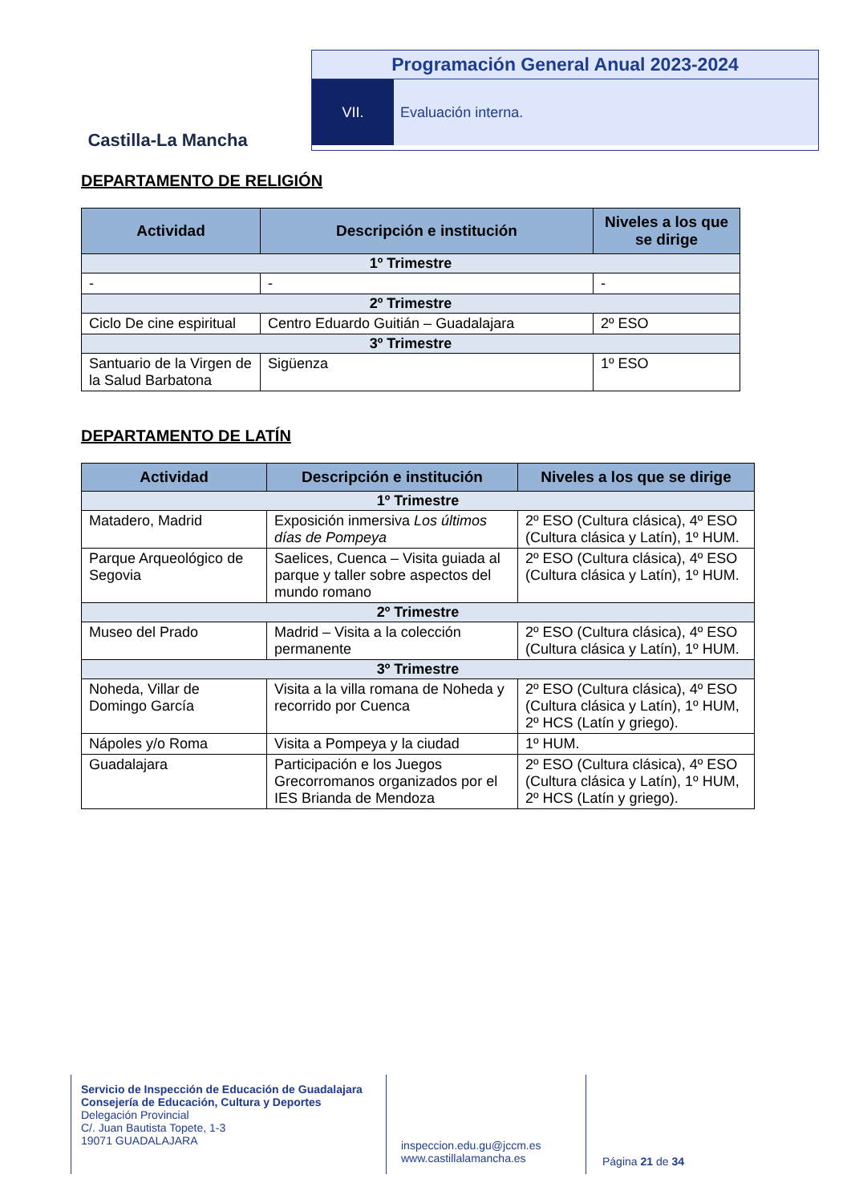Castilla-La Mancha
Programación General Anual 2023-2024
VII. Evaluación interna.
DEPARTAMENTO DE RELIGIÓN
| Actividad | Descripción e institución | Niveles a los que se dirige |
| --- | --- | --- |
| 1º Trimestre | | |
| - | - | - |
| 2º Trimestre | | |
| Ciclo De cine espiritual | Centro Eduardo Guitián – Guadalajara | 2º ESO |
| 3º Trimestre | | |
| Santuario de la Virgen de la Salud Barbatona | Sigüenza | 1º ESO |
DEPARTAMENTO DE LATÍN
| Actividad | Descripción e institución | Niveles a los que se dirige |
| --- | --- | --- |
| 1º Trimestre | | |
| Matadero, Madrid | Exposición inmersiva Los últimos días de Pompeya | 2º ESO (Cultura clásica), 4º ESO (Cultura clásica y Latín), 1º HUM. |
| Parque Arqueológico de Segovia | Saelices, Cuenca – Visita guiada al parque y taller sobre aspectos del mundo romano | 2º ESO (Cultura clásica), 4º ESO (Cultura clásica y Latín), 1º HUM. |
| 2º Trimestre | | |
| Museo del Prado | Madrid – Visita a la colección permanente | 2º ESO (Cultura clásica), 4º ESO (Cultura clásica y Latín), 1º HUM. |
| 3º Trimestre | | |
| Noheda, Villar de Domingo García | Visita a la villa romana de Noheda y recorrido por Cuenca | 2º ESO (Cultura clásica), 4º ESO (Cultura clásica y Latín), 1º HUM, 2º HCS (Latín y griego). |
| Nápoles y/o Roma | Visita a Pompeya y la ciudad | 1º HUM. |
| Guadalajara | Participación e los Juegos Grecorromanos organizados por el IES Brianda de Mendoza | 2º ESO (Cultura clásica), 4º ESO (Cultura clásica y Latín), 1º HUM, 2º HCS (Latín y griego). |
Servicio de Inspección de Educación de Guadalajara
Consejería de Educación, Cultura y Deportes
Delegación Provincial
C/. Juan Bautista Topete, 1-3
19071 GUADALAJARA
inspeccion.edu.gu@jccm.es
www.castillalamancha.es
Página 21 de 34